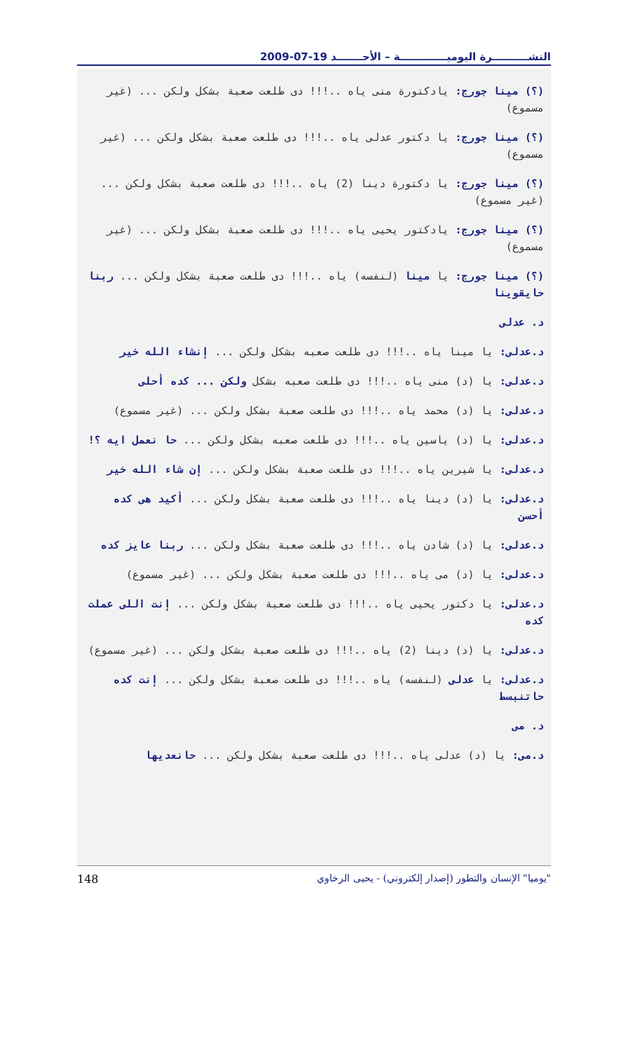النشــــــــــرة اليوميـــــــــــــة – الأحـــــــد 19-07-2009
(؟) مينا جورج: يادكتورة منى ياه ..!!! دى طلعت صعبة بشكل ولكن ... (غير مسموع)
(؟) مينا جورج: يا دكتور عدلى ياه ..!!! دى طلعت صعبة بشكل ولكن ... (غير مسموع)
(؟) مينا جورج: يا دكتورة دينا (2) ياه ..!!! دى طلعت صعبة بشكل ولكن ... (غير مسموع)
(؟) مينا جورج: يادكتور يحيى ياه ..!!! دى طلعت صعبة بشكل ولكن ... (غير مسموع)
(؟) مينا جورج: يا مينا (لنفسه) ياه ..!!! دى طلعت صعبة بشكل ولكن ... ربنا حايقوينا
د. عدلى
د.عدلى: يا مينا ياه ..!!! دى طلعت صعبه بشكل ولكن ... إنشاء الله خير
د.عدلى: يا (د) منى ياه ..!!! دى طلعت صعبه بشكل ولكن ... كده أحلى
د.عدلى: يا (د) محمد ياه ..!!! دى طلعت صعبة بشكل ولكن ... (غير مسموع)
د.عدلى: يا (د) ياسين ياه ..!!! دى طلعت صعبه بشكل ولكن ... حا نعمل ايه ؟!
د.عدلى: يا شيرين ياه ..!!! دى طلعت صعبة بشكل ولكن ... إن شاء الله خير
د.عدلى: يا (د) دينا ياه ..!!! دى طلعت صعبة بشكل ولكن ... أكيد هى كده أحسن
د.عدلى: يا (د) شادن ياه ..!!! دى طلعت صعبة بشكل ولكن ... ربنا عايز كده
د.عدلى: يا (د) مى ياه ..!!! دى طلعت صعبة بشكل ولكن ... (غير مسموع)
د.عدلى: يا دكتور يحيى ياه ..!!! دى طلعت صعبة بشكل ولكن ... إنت اللى عملت كده
د.عدلى: يا (د) دينا (2) ياه ..!!! دى طلعت صعبة بشكل ولكن ... (غير مسموع)
د.عدلى: يا عدلى (لنفسه) ياه ..!!! دى طلعت صعبة بشكل ولكن ... إنت كده حاتنبسط
د. مى
د.مى: يا (د) عدلى ياه ..!!! دى طلعت صعبة بشكل ولكن ... حانعديها
148 "يوميا" الإنسان والتطور (إصدار إلكتروني) - يحيى الرخاوي